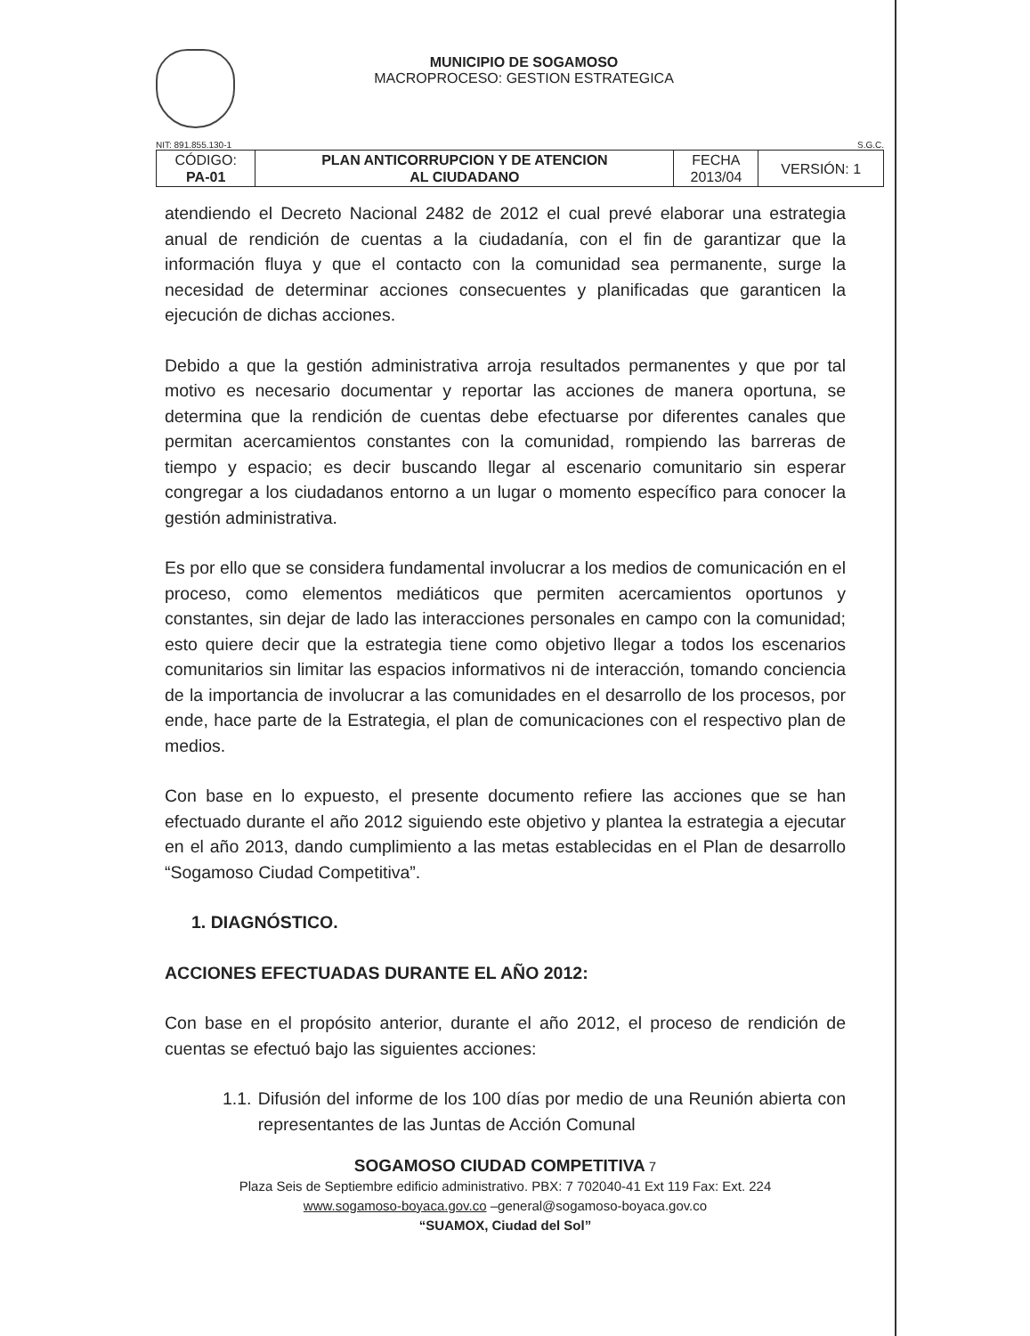MUNICIPIO DE SOGAMOSO
MACROPROCESO: GESTION ESTRATEGICA
NIT: 891.855.130-1 S.G.C.
| CÓDIGO: PA-01 | PLAN ANTICORRUPCION Y DE ATENCION AL CIUDADANO | FECHA 2013/04 | VERSIÓN: 1 |
atendiendo el Decreto Nacional 2482 de 2012 el cual prevé elaborar una estrategia anual de rendición de cuentas a la ciudadanía, con el fin de garantizar que la información fluya y que el contacto con la comunidad sea permanente, surge la necesidad de determinar acciones consecuentes y planificadas que garanticen la ejecución de dichas acciones.
Debido a que la gestión administrativa arroja resultados permanentes y que por tal motivo es necesario documentar y reportar las acciones de manera oportuna, se determina que la rendición de cuentas debe efectuarse por diferentes canales que permitan acercamientos constantes con la comunidad, rompiendo las barreras de tiempo y espacio; es decir buscando llegar al escenario comunitario sin esperar congregar a los ciudadanos entorno a un lugar o momento específico para conocer la gestión administrativa.
Es por ello que se considera fundamental involucrar a los medios de comunicación en el proceso, como elementos mediáticos que permiten acercamientos oportunos y constantes, sin dejar de lado las interacciones personales en campo con la comunidad; esto quiere decir que la estrategia tiene como objetivo llegar a todos los escenarios comunitarios sin limitar las espacios informativos ni de interacción, tomando conciencia de la importancia de involucrar a las comunidades en el desarrollo de los procesos, por ende, hace parte de la Estrategia, el plan de comunicaciones con el respectivo plan de medios.
Con base en lo expuesto, el presente documento refiere las acciones que se han efectuado durante el año 2012 siguiendo este objetivo y plantea la estrategia a ejecutar en el año 2013, dando cumplimiento a las metas establecidas en el Plan de desarrollo “Sogamoso Ciudad Competitiva”.
1. DIAGNÓSTICO.
ACCIONES EFECTUADAS DURANTE EL AÑO 2012:
Con base en el propósito anterior, durante el año 2012, el proceso de rendición de cuentas se efectuó bajo las siguientes acciones:
1.1. Difusión del informe de los 100 días por medio de una Reunión abierta con representantes de las Juntas de Acción Comunal
SOGAMOSO CIUDAD COMPETITIVA 7
Plaza Seis de Septiembre edificio administrativo. PBX: 7 702040-41 Ext 119 Fax: Ext. 224
www.sogamoso-boyaca.gov.co –general@sogamoso-boyaca.gov.co
“SUAMOX, Ciudad del Sol”